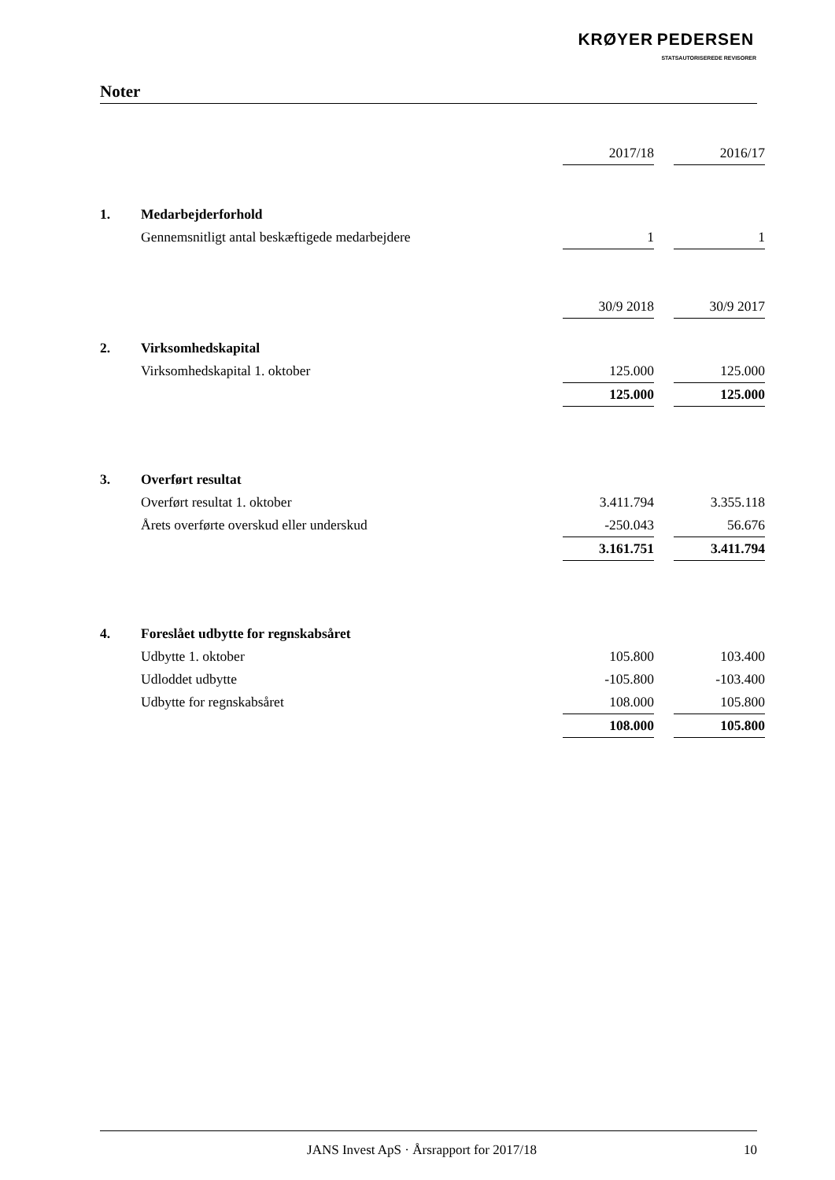KRØYER PEDERSEN
STATSAUTORISEREDE REVISORER
Noter
| | | 2017/18 | | 2016/17 |
| 1. | Medarbejderforhold | | | |
| | Gennemsnitligt antal beskæftigede medarbejdere | 1 | | 1 |
| | | 30/9 2018 | | 30/9 2017 |
| 2. | Virksomhedskapital | | | |
| | Virksomhedskapital 1. oktober | 125.000 | | 125.000 |
| | | 125.000 | | 125.000 |
| 3. | Overført resultat | | | |
| | Overført resultat 1. oktober | 3.411.794 | | 3.355.118 |
| | Årets overførte overskud eller underskud | -250.043 | | 56.676 |
| | | 3.161.751 | | 3.411.794 |
| 4. | Foreslået udbytte for regnskabsåret | | | |
| | Udbytte 1. oktober | 105.800 | | 103.400 |
| | Udloddet udbytte | -105.800 | | -103.400 |
| | Udbytte for regnskabsåret | 108.000 | | 105.800 |
| | | 108.000 | | 105.800 |
JANS Invest ApS · Årsrapport for 2017/18 10